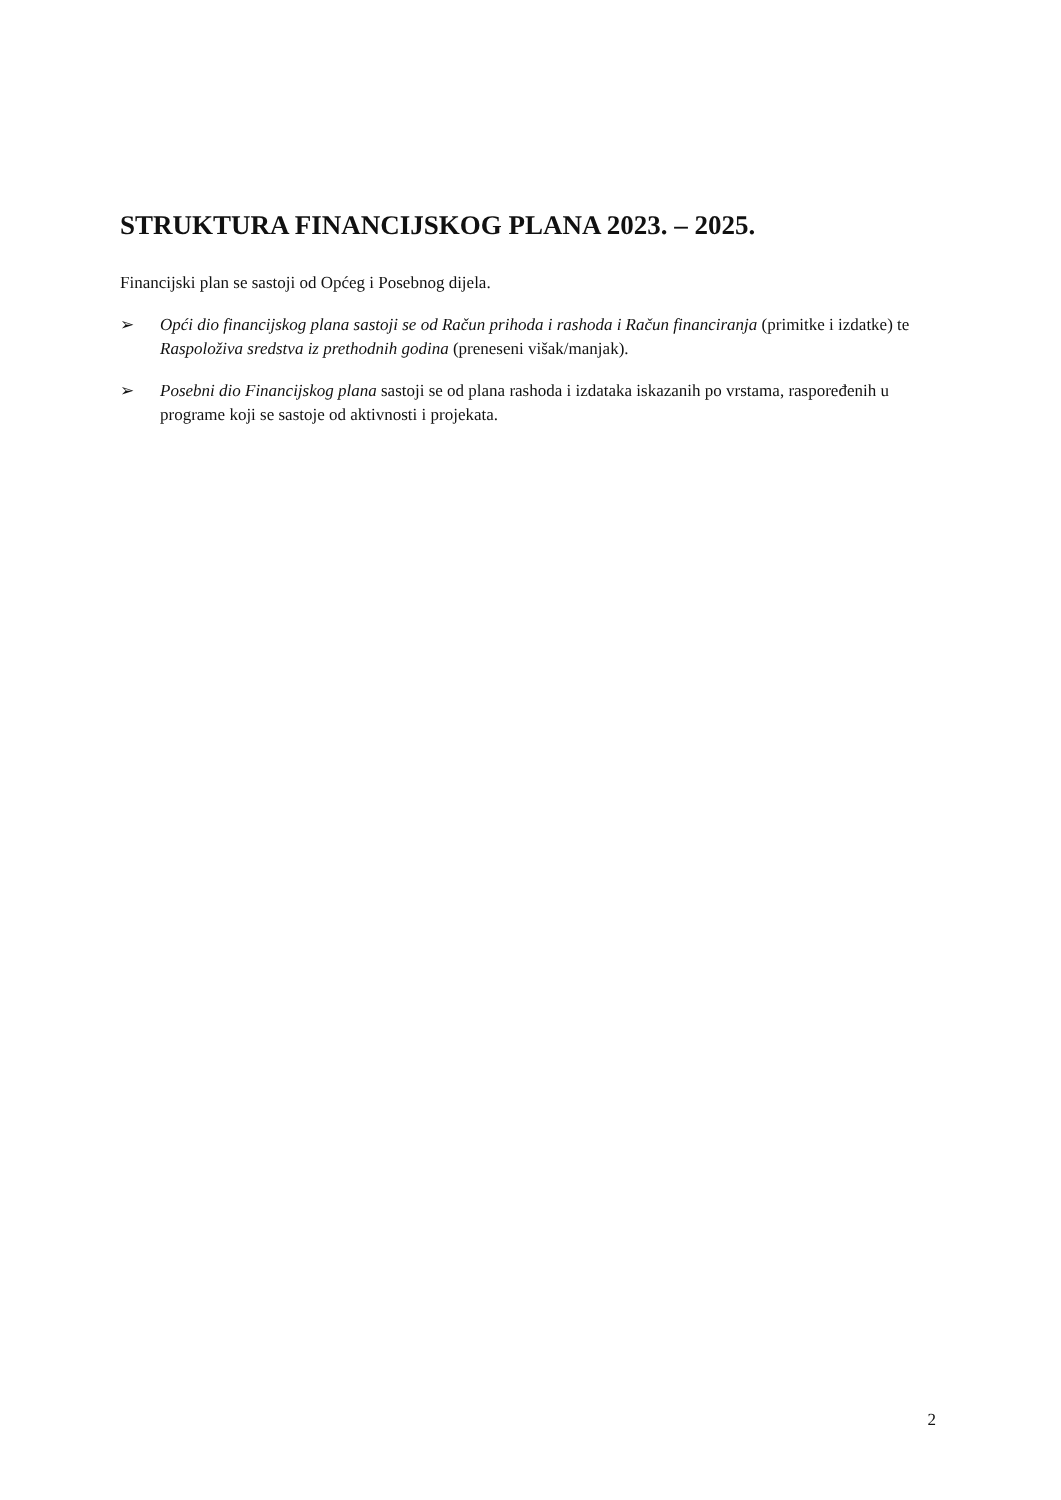STRUKTURA FINANCIJSKOG PLANA 2023. – 2025.
Financijski plan se sastoji od Općeg i Posebnog dijela.
➢ Opći dio financijskog plana sastoji se od Račun prihoda i rashoda i Račun financiranja (primitke i izdatke) te Raspoloživa sredstva iz prethodnih godina (preneseni višak/manjak).
➢ Posebni dio Financijskog plana sastoji se od plana rashoda i izdataka iskazanih po vrstama, raspoređenih u programe koji se sastoje od aktivnosti i projekata.
2